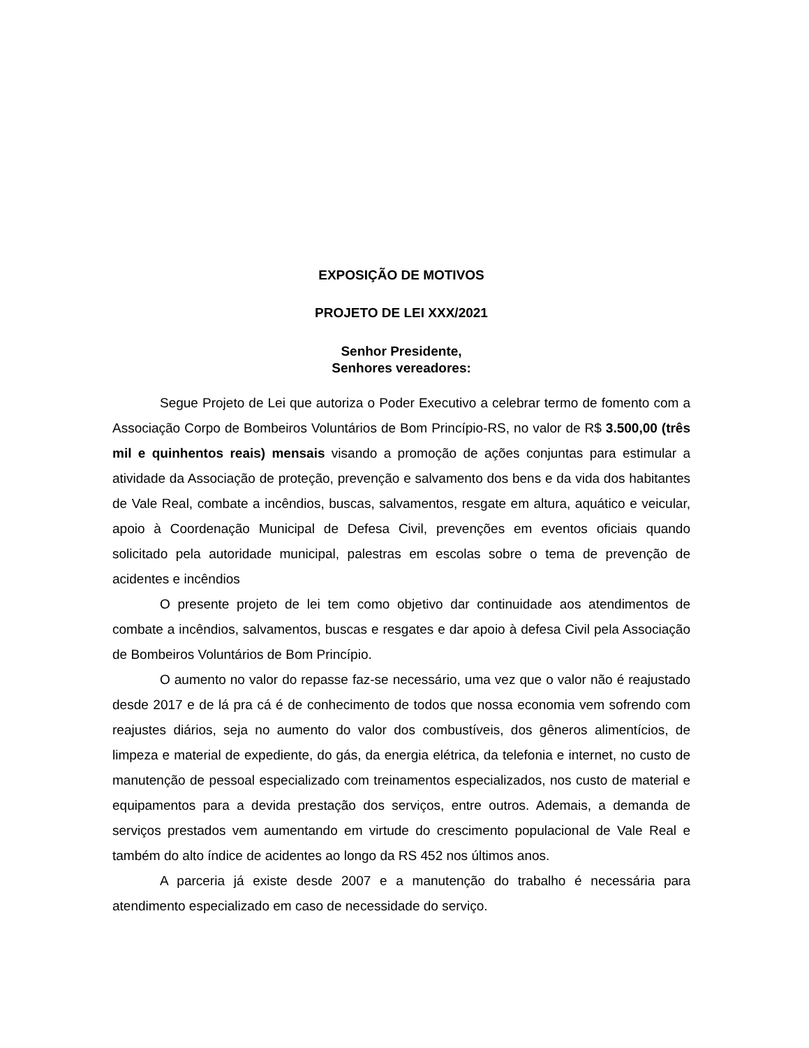EXPOSIÇÃO DE MOTIVOS
PROJETO DE LEI XXX/2021
Senhor Presidente,
Senhores vereadores:
Segue Projeto de Lei que autoriza o Poder Executivo a celebrar termo de fomento com a Associação Corpo de Bombeiros Voluntários de Bom Princípio-RS, no valor de R$ 3.500,00 (três mil e quinhentos reais) mensais visando a promoção de ações conjuntas para estimular a atividade da Associação de proteção, prevenção e salvamento dos bens e da vida dos habitantes de Vale Real, combate a incêndios, buscas, salvamentos, resgate em altura, aquático e veicular, apoio à Coordenação Municipal de Defesa Civil, prevenções em eventos oficiais quando solicitado pela autoridade municipal, palestras em escolas sobre o tema de prevenção de acidentes e incêndios
O presente projeto de lei tem como objetivo dar continuidade aos atendimentos de combate a incêndios, salvamentos, buscas e resgates e dar apoio à defesa Civil pela Associação de Bombeiros Voluntários de Bom Princípio.
O aumento no valor do repasse faz-se necessário, uma vez que o valor não é reajustado desde 2017 e de lá pra cá é de conhecimento de todos que nossa economia vem sofrendo com reajustes diários, seja no aumento do valor dos combustíveis, dos gêneros alimentícios, de limpeza e material de expediente, do gás, da energia elétrica, da telefonia e internet, no custo de manutenção de pessoal especializado com treinamentos especializados, nos custo de material e equipamentos para a devida prestação dos serviços, entre outros. Ademais, a demanda de serviços prestados vem aumentando em virtude do crescimento populacional de Vale Real e também do alto índice de acidentes ao longo da RS 452 nos últimos anos.
A parceria já existe desde 2007 e a manutenção do trabalho é necessária para atendimento especializado em caso de necessidade do serviço.